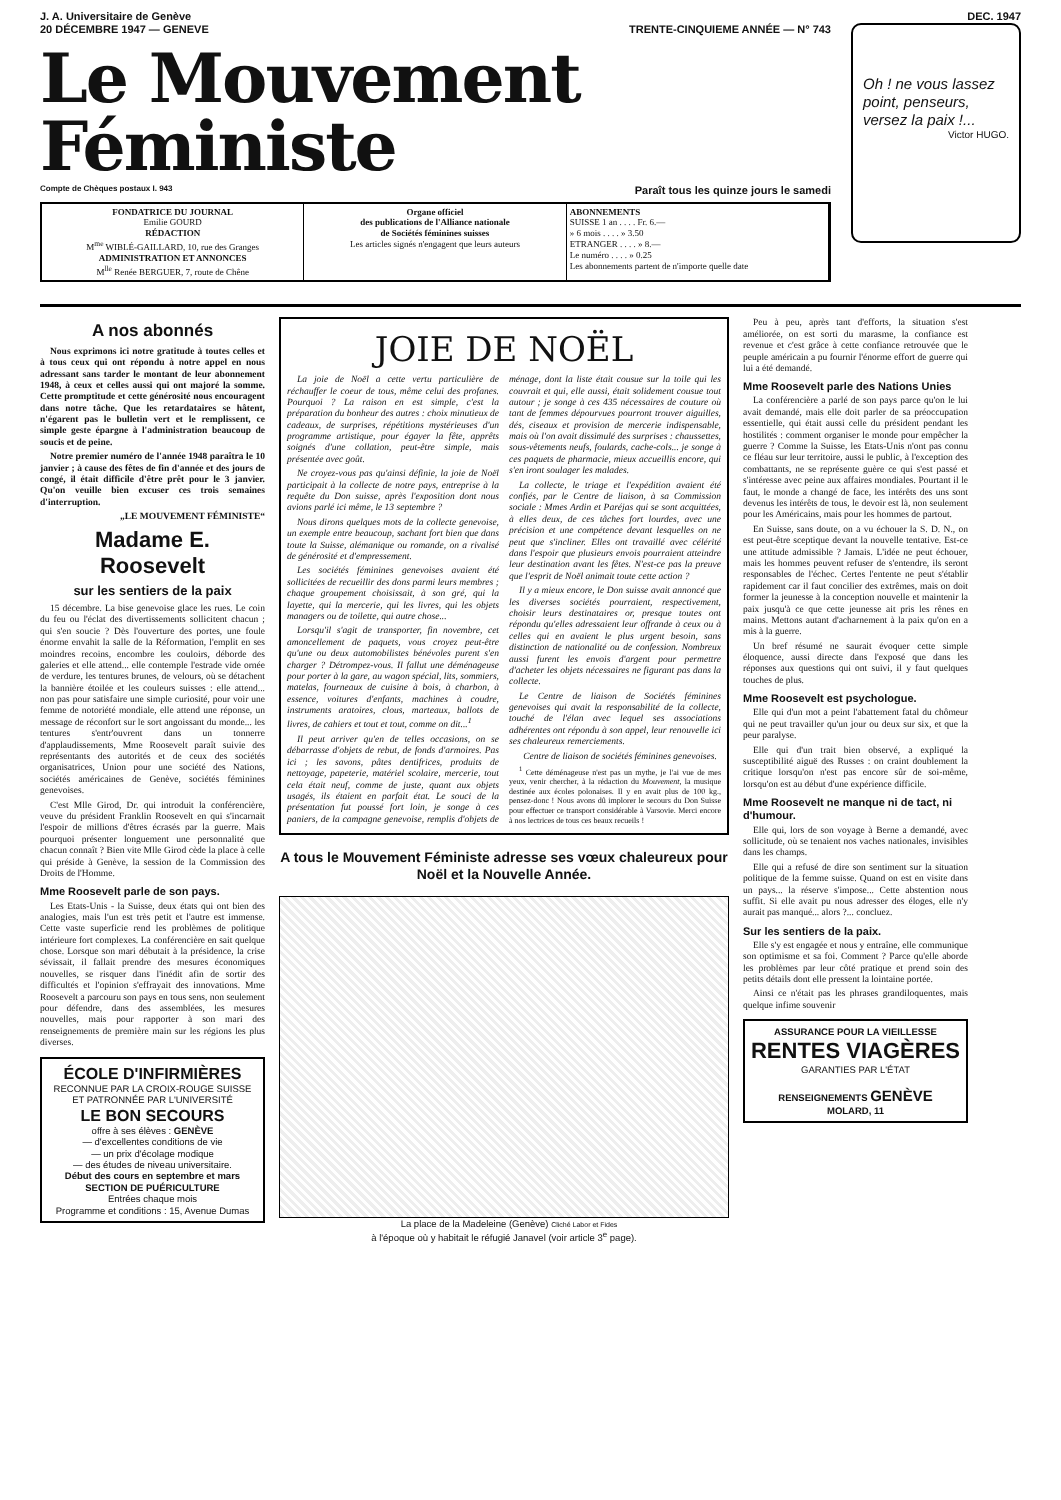J. A. Universitaire de Genève DEC. 1947
20 DÉCEMBRE 1947 — GENEVE TRENTE-CINQUIEME ANNÉE — N° 743
Le Mouvement Féministe
Compte de Chèques postaux I. 943 Paraît tous les quinze jours le samedi
FONDATRICE DU JOURNAL
Emilie GOURD
RÉDACTION
M<sup>me</sup> WIBLÉ-GAILLARD, 10, rue des Granges
ADMINISTRATION ET ANNONCES
M<sup>lle</sup> Renée BERGUER, 7, route de Chêne
Organe officiel
des publications de l'Alliance nationale
de Sociétés féminines suisses
Les articles signés n'engagent que leurs auteurs
ABONNEMENTS
SUISSE 1 an . . . . Fr. 6.—
» 6 mois . . . . » 3.50
ETRANGER . . . . » 8.—
Le numéro . . . . » 0.25
Les abonnements partent de n'importe quelle date
Oh ! ne vous lassez point, penseurs, versez la paix !...
Victor HUGO.
A nos abonnés
Nous exprimons ici notre gratitude à toutes celles et à tous ceux qui ont répondu à notre appel en nous adressant sans tarder le montant de leur abonnement 1948, à ceux et celles aussi qui ont majoré la somme. Cette promptitude et cette générosité nous encouragent dans notre tâche. Que les retardataires se hâtent, n'égarent pas le bulletin vert et le remplissent, ce simple geste épargne à l'administration beaucoup de soucis et de peine.
Notre premier numéro de l'année 1948 paraîtra le 10 janvier ; à cause des fêtes de fin d'année et des jours de congé, il était difficile d'être prêt pour le 3 janvier. Qu'on veuille bien excuser ces trois semaines d'interruption.
„LE MOUVEMENT FÉMINISTE“
Madame E. Roosevelt
sur les sentiers de la paix
15 décembre. La bise genevoise glace les rues. Le coin du feu ou l'éclat des divertissements sollicitent chacun ; qui s'en soucie ? Dès l'ouverture des portes, une foule énorme envahit la salle de la Réformation, l'emplit en ses moindres recoins, encombre les couloirs, déborde des galeries et elle attend... elle contemple l'estrade vide ornée de verdure, les tentures brunes, de velours, où se détachent la bannière étoilée et les couleurs suisses : elle attend... non pas pour satisfaire une simple curiosité, pour voir une femme de notoriété mondiale, elle attend une réponse, un message de réconfort sur le sort angoissant du monde... les tentures s'entr'ouvrent dans un tonnerre d'applaudissements, Mme Roosevelt paraît suivie des représentants des autorités et de ceux des sociétés organisatrices, Union pour une société des Nations, sociétés américaines de Genève, sociétés féminines genevoises.
C'est Mlle Girod, Dr. qui introduit la conférencière, veuve du président Franklin Roosevelt en qui s'incarnait l'espoir de millions d'êtres écrasés par la guerre. Mais pourquoi présenter longuement une personnalité que chacun connaît ? Bien vite Mlle Girod cède la place à celle qui préside à Genève, la session de la Commission des Droits de l'Homme.
Mme Roosevelt parle de son pays.
Les Etats-Unis - la Suisse, deux états qui ont bien des analogies, mais l'un est très petit et l'autre est immense. Cette vaste superficie rend les problèmes de politique intérieure fort complexes. La conférencière en sait quelque chose. Lorsque son mari débutait à la présidence, la crise sévissait, il fallait prendre des mesures économiques nouvelles, se risquer dans l'inédit afin de sortir des difficultés et l'opinion s'effrayait des innovations. Mme Roosevelt a parcouru son pays en tous sens, non seulement pour défendre, dans des assemblées, les mesures nouvelles, mais pour rapporter à son mari des renseignements de première main sur les régions les plus diverses.
ÉCOLE D'INFIRMIÈRES
RECONNUE PAR LA CROIX-ROUGE SUISSE ET PATRONNÉE PAR L'UNIVERSITÉ
LE BON SECOURS
offre à ses élèves : GENÈVE
— d'excellentes conditions de vie
— un prix d'écolage modique
— des études de niveau universitaire.
Début des cours en septembre et mars
SECTION DE PUÉRICULTURE
Entrées chaque mois
Programme et conditions : 15, Avenue Dumas
JOIE DE NOËL
La joie de Noël a cette vertu particulière de réchauffer le coeur de tous, même celui des profanes. Pourquoi ? La raison en est simple, c'est la préparation du bonheur des autres : choix minutieux de cadeaux, de surprises, répétitions mystérieuses d'un programme artistique, pour égayer la fête, apprêts soignés d'une collation, peut-être simple, mais présentée avec goût.
Ne croyez-vous pas qu'ainsi définie, la joie de Noël participait à la collecte de notre pays, entreprise à la requête du Don suisse, après l'exposition dont nous avions parlé ici même, le 13 septembre ?
Nous dirons quelques mots de la collecte genevoise, un exemple entre beaucoup, sachant fort bien que dans toute la Suisse, alémanique ou romande, on a rivalisé de générosité et d'empressement.
Les sociétés féminines genevoises avaient été sollicitées de recueillir des dons parmi leurs membres ; chaque groupement choisissait, à son gré, qui la layette, qui la mercerie, qui les livres, qui les objets managers ou de toilette, qui autre chose...
Lorsqu'il s'agit de transporter, fin novembre, cet amoncellement de paquets, vous croyez peut-être qu'une ou deux automobilistes bénévoles purent s'en charger ? Détrompez-vous. Il fallut une déménageuse pour porter à la gare, au wagon spécial, lits, sommiers, matelas, fourneaux de cuisine à bois, à charbon, à essence, voitures d'enfants, machines à coudre, instruments aratoires, clous, marteaux, ballots de livres, de cahiers et tout et tout, comme on dit...<sup>1</sup>
Il peut arriver qu'en de telles occasions, on se débarrasse d'objets de rebut, de fonds d'armoires. Pas ici ; les savons, pâtes dentifrices, produits de nettoyage, papeterie, matériel scolaire, mercerie, tout cela était neuf, comme de juste, quant aux objets usagés, ils étaient en parfait état. Le souci de la présentation fut poussé fort loin, je songe à ces paniers, de la campagne genevoise, remplis d'objets de ménage, dont la liste était cousue sur la toile qui les couvrait et qui, elle aussi, était solidement cousue tout autour ; je songe à ces 435 nécessaires de couture où tant de femmes dépourvues pourront trouver aiguilles, dés, ciseaux et provision de mercerie indispensable, mais où l'on avait dissimulé des surprises : chaussettes, sous-vêtements neufs, foulards, cache-cols... je songe à ces paquets de pharmacie, mieux accueillis encore, qui s'en iront soulager les malades.
La collecte, le triage et l'expédition avaient été confiés, par le Centre de liaison, à sa Commission sociale : Mmes Ardin et Paréjas qui se sont acquittées, à elles deux, de ces tâches fort lourdes, avec une précision et une compétence devant lesquelles on ne peut que s'incliner. Elles ont travaillé avec célérité dans l'espoir que plusieurs envois pourraient atteindre leur destination avant les fêtes. N'est-ce pas la preuve que l'esprit de Noël animait toute cette action ?
Il y a mieux encore, le Don suisse avait annoncé que les diverses sociétés pourraient, respectivement, choisir leurs destinataires or, presque toutes ont répondu qu'elles adressaient leur offrande à ceux ou à celles qui en avaient le plus urgent besoin, sans distinction de nationalité ou de confession. Nombreux aussi furent les envois d'argent pour permettre d'acheter les objets nécessaires ne figurant pas dans la collecte.
Le Centre de liaison de Sociétés féminines genevoises qui avait la responsabilité de la collecte, touché de l'élan avec lequel ses associations adhérentes ont répondu à son appel, leur renouvelle ici ses chaleureux remerciements.
Centre de liaison de sociétés féminines genevoises.
<sup>1</sup> Cette déménageuse n'est pas un mythe, je l'ai vue de mes yeux, venir chercher, à la rédaction du Mouvement, la musique destinée aux écoles polonaises. Il y en avait plus de 100 kg., pensez-donc ! Nous avons dû implorer le secours du Don Suisse pour effectuer ce transport considérable à Varsovie. Merci encore à nos lectrices de tous ces beaux recueils !
A tous le Mouvement Féministe adresse ses vœux chaleureux pour Noël et la Nouvelle Année.
La place de la Madeleine (Genève) Cliché Labor et Fides
à l'époque où y habitait le réfugié Janavel (voir article 3<sup>e</sup> page).
Peu à peu, après tant d'efforts, la situation s'est améliorée, on est sorti du marasme, la confiance est revenue et c'est grâce à cette confiance retrouvée que le peuple américain a pu fournir l'énorme effort de guerre qui lui a été demandé.
Mme Roosevelt parle des Nations Unies
La conférencière a parlé de son pays parce qu'on le lui avait demandé, mais elle doit parler de sa préoccupation essentielle, qui était aussi celle du président pendant les hostilités : comment organiser le monde pour empêcher la guerre ? Comme la Suisse, les Etats-Unis n'ont pas connu ce fléau sur leur territoire, aussi le public, à l'exception des combattants, ne se représente guère ce qui s'est passé et s'intéresse avec peine aux affaires mondiales. Pourtant il le faut, le monde a changé de face, les intérêts des uns sont devenus les intérêts de tous, le devoir est là, non seulement pour les Américains, mais pour les hommes de partout.
En Suisse, sans doute, on a vu échouer la S. D. N., on est peut-être sceptique devant la nouvelle tentative. Est-ce une attitude admissible ? Jamais. L'idée ne peut échouer, mais les hommes peuvent refuser de s'entendre, ils seront responsables de l'échec. Certes l'entente ne peut s'établir rapidement car il faut concilier des extrêmes, mais on doit former la jeunesse à la conception nouvelle et maintenir la paix jusqu'à ce que cette jeunesse ait pris les rênes en mains. Mettons autant d'acharnement à la paix qu'on en a mis à la guerre.
Un bref résumé ne saurait évoquer cette simple éloquence, aussi directe dans l'exposé que dans les réponses aux questions qui ont suivi, il y faut quelques touches de plus.
Mme Roosevelt est psychologue.
Elle qui d'un mot a peint l'abattement fatal du chômeur qui ne peut travailler qu'un jour ou deux sur six, et que la peur paralyse.
Elle qui d'un trait bien observé, a expliqué la susceptibilité aiguë des Russes : on craint doublement la critique lorsqu'on n'est pas encore sûr de soi-même, lorsqu'on est au début d'une expérience difficile.
Mme Roosevelt ne manque ni de tact, ni d'humour.
Elle qui, lors de son voyage à Berne a demandé, avec sollicitude, où se tenaient nos vaches nationales, invisibles dans les champs.
Elle qui a refusé de dire son sentiment sur la situation politique de la femme suisse. Quand on est en visite dans un pays... la réserve s'impose... Cette abstention nous suffit. Si elle avait pu nous adresser des éloges, elle n'y aurait pas manqué... alors ?... concluez.
Sur les sentiers de la paix.
Elle s'y est engagée et nous y entraîne, elle communique son optimisme et sa foi. Comment ? Parce qu'elle aborde les problèmes par leur côté pratique et prend soin des petits détails dont elle pressent la lointaine portée.
Ainsi ce n'était pas les phrases grandiloquentes, mais quelque infime souvenir
ASSURANCE POUR LA VIEILLESSE
RENTES VIAGÈRES
GARANTIES PAR L'ÉTAT
RENSEIGNEMENTS GENÈVE
MOLARD, 11